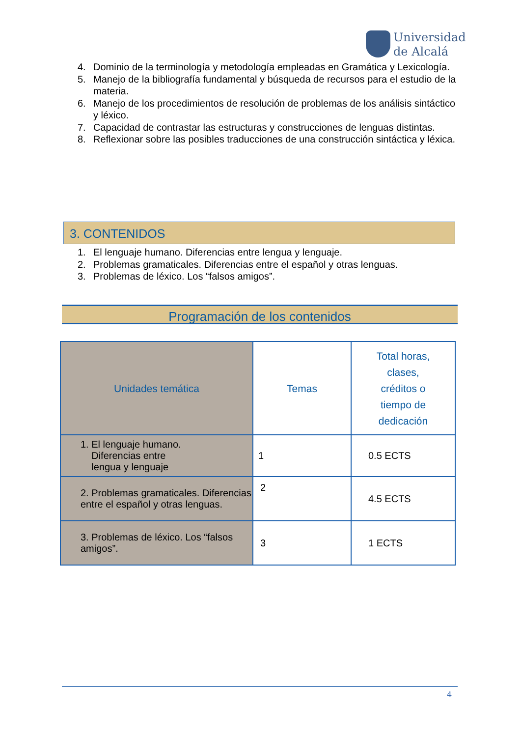Universidad
de Alcalá
4. Dominio de la terminología y metodología empleadas en Gramática y Lexicología.
5. Manejo de la bibliografía fundamental y búsqueda de recursos para el estudio de la materia.
6. Manejo de los procedimientos de resolución de problemas de los análisis sintáctico y léxico.
7. Capacidad de contrastar las estructuras y construcciones de lenguas distintas.
8. Reflexionar sobre las posibles traducciones de una construcción sintáctica y léxica.
3. CONTENIDOS
1. El lenguaje humano. Diferencias entre lengua y lenguaje.
2. Problemas gramaticales. Diferencias entre el español y otras lenguas.
3. Problemas de léxico. Los “falsos amigos”.
Programación de los contenidos
| Unidades temática | Temas | Total horas, clases, créditos o tiempo de dedicación |
| --- | --- | --- |
| 1. El lenguaje humano. Diferencias entre lengua y lenguaje | 1 | 0.5 ECTS |
| 2. Problemas gramaticales. Diferencias entre el español y otras lenguas. | 2 | 4.5 ECTS |
| 3. Problemas de léxico. Los “falsos amigos”. | 3 | 1 ECTS |
4